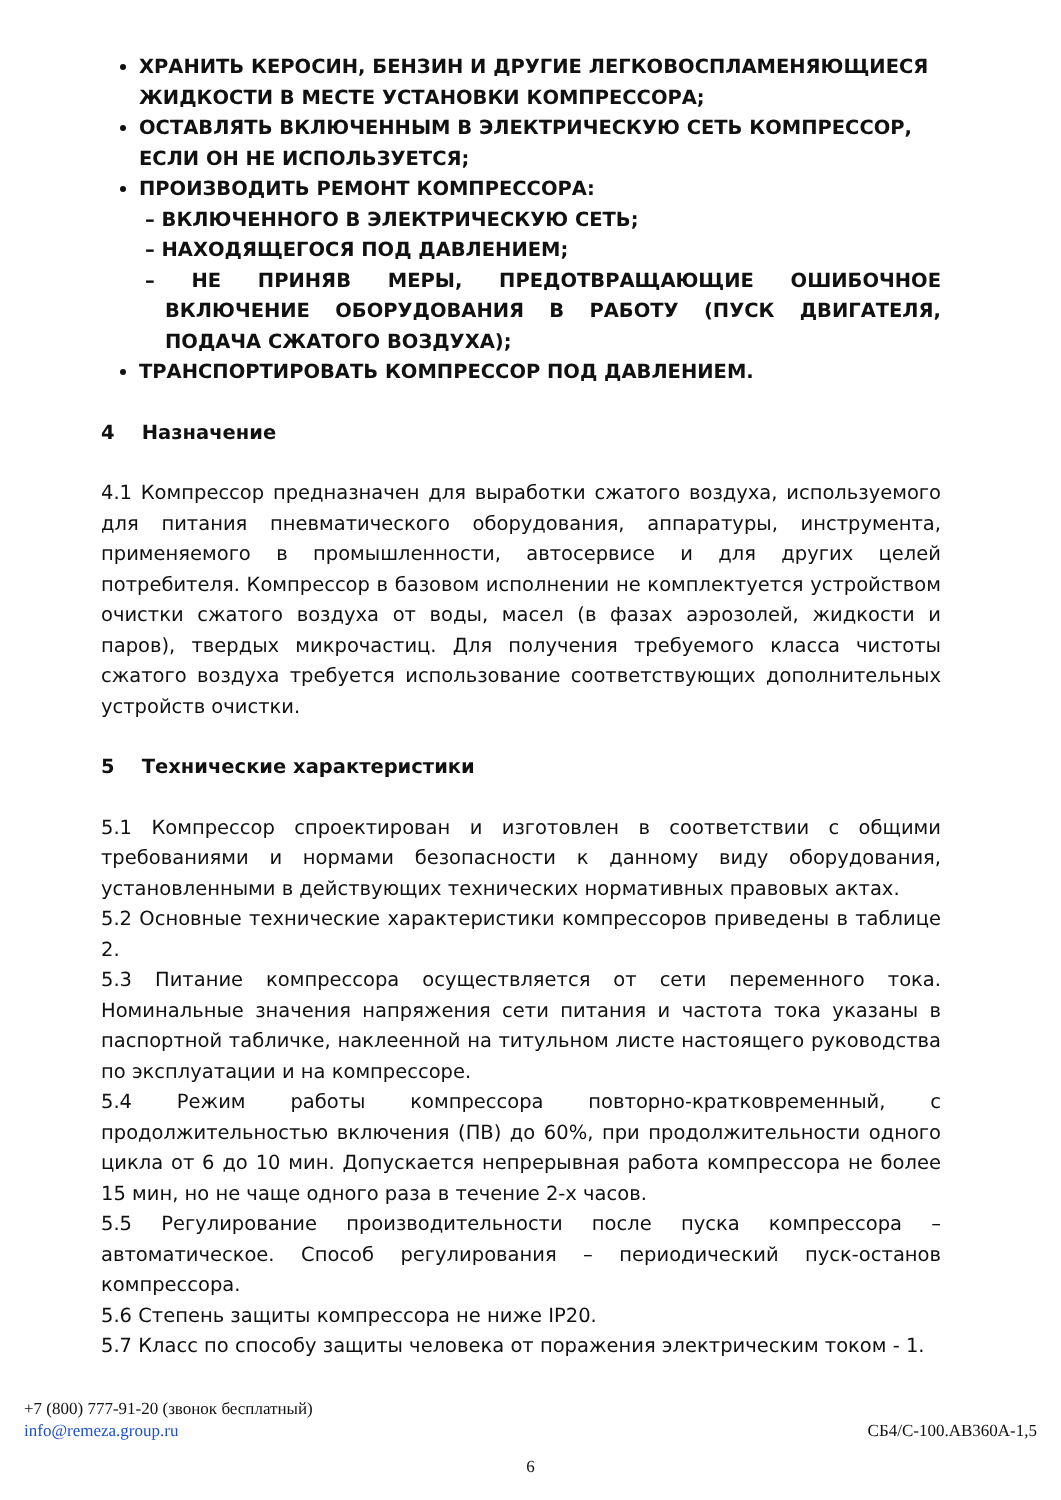ХРАНИТЬ КЕРОСИН, БЕНЗИН И ДРУГИЕ ЛЕГКОВОСПЛАМЕНЯЮЩИЕСЯ ЖИДКОСТИ В МЕСТЕ УСТАНОВКИ КОМПРЕССОРА;
ОСТАВЛЯТЬ ВКЛЮЧЕННЫМ В ЭЛЕКТРИЧЕСКУЮ СЕТЬ КОМПРЕССОР, ЕСЛИ ОН НЕ ИСПОЛЬЗУЕТСЯ;
ПРОИЗВОДИТЬ РЕМОНТ КОМПРЕССОРА:
– ВКЛЮЧЕННОГО В ЭЛЕКТРИЧЕСКУЮ СЕТЬ;
– НАХОДЯЩЕГОСЯ ПОД ДАВЛЕНИЕМ;
– НЕ ПРИНЯВ МЕРЫ, ПРЕДОТВРАЩАЮЩИЕ ОШИБОЧНОЕ ВКЛЮЧЕНИЕ ОБОРУДОВАНИЯ В РАБОТУ (ПУСК ДВИГАТЕЛЯ, ПОДАЧА СЖАТОГО ВОЗДУХА);
ТРАНСПОРТИРОВАТЬ КОМПРЕССОР ПОД ДАВЛЕНИЕМ.
4 Назначение
4.1 Компрессор предназначен для выработки сжатого воздуха, используемого для питания пневматического оборудования, аппаратуры, инструмента, применяемого в промышленности, автосервисе и для других целей потребителя. Компрессор в базовом исполнении не комплектуется устройством очистки сжатого воздуха от воды, масел (в фазах аэрозолей, жидкости и паров), твердых микрочастиц. Для получения требуемого класса чистоты сжатого воздуха требуется использование соответствующих дополнительных устройств очистки.
5 Технические характеристики
5.1 Компрессор спроектирован и изготовлен в соответствии с общими требованиями и нормами безопасности к данному виду оборудования, установленными в действующих технических нормативных правовых актах.
5.2 Основные технические характеристики компрессоров приведены в таблице 2.
5.3 Питание компрессора осуществляется от сети переменного тока. Номинальные значения напряжения сети питания и частота тока указаны в паспортной табличке, наклеенной на титульном листе настоящего руководства по эксплуатации и на компрессоре.
5.4 Режим работы компрессора повторно-кратковременный, с продолжительностью включения (ПВ) до 60%, при продолжительности одного цикла от 6 до 10 мин. Допускается непрерывная работа компрессора не более 15 мин, но не чаще одного раза в течение 2-х часов.
5.5 Регулирование производительности после пуска компрессора – автоматическое. Способ регулирования – периодический пуск-останов компрессора.
5.6 Степень защиты компрессора не ниже IP20.
5.7 Класс по способу защиты человека от поражения электрическим током - 1.
+7 (800) 777-91-20 (звонок бесплатный)
info@remeza.group.ru СБ4/С-100.АВ360А-1,5
6